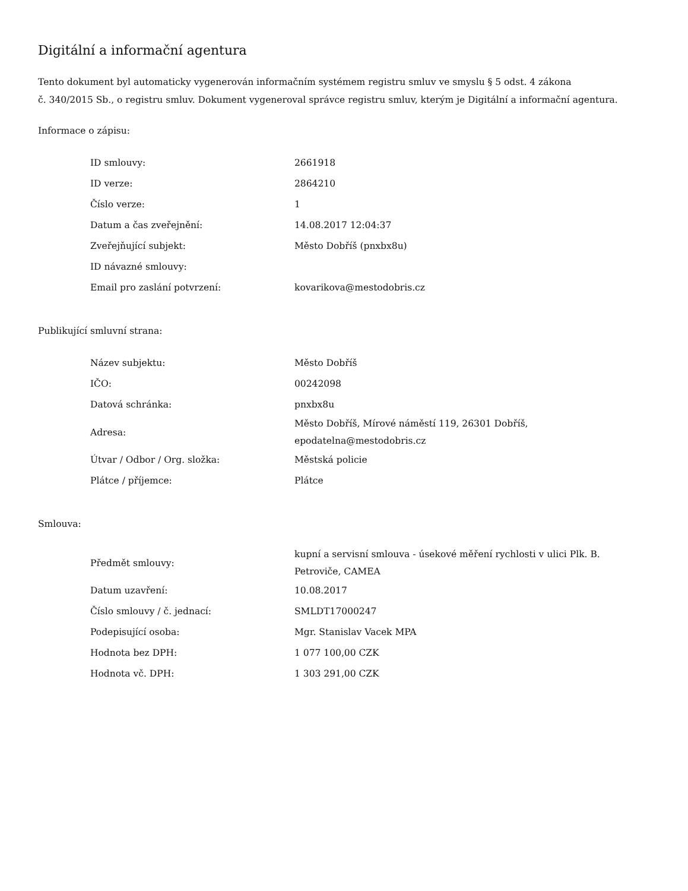Digitální a informační agentura
Tento dokument byl automaticky vygenerován informačním systémem registru smluv ve smyslu § 5 odst. 4 zákona
č. 340/2015 Sb., o registru smluv. Dokument vygeneroval správce registru smluv, kterým je Digitální a informační agentura.
Informace o zápisu:
| ID smlouvy: | 2661918 |
| ID verze: | 2864210 |
| Číslo verze: | 1 |
| Datum a čas zveřejnění: | 14.08.2017 12:04:37 |
| Zveřejňující subjekt: | Město Dobříš (pnxbx8u) |
| ID návazné smlouvy: | |
| Email pro zaslání potvrzení: | kovarikova@mestodobris.cz |
Publikující smluvní strana:
| Název subjektu: | Město Dobříš |
| IČO: | 00242098 |
| Datová schránka: | pnxbx8u |
| Adresa: | Město Dobříš, Mírové náměstí 119, 26301 Dobříš, epodatelna@mestodobris.cz |
| Útvar / Odbor / Org. složka: | Městská policie |
| Plátce / příjemce: | Plátce |
Smlouva:
| Předmět smlouvy: | kupní a servisní smlouva - úsekové měření rychlosti v ulici Plk. B. Petroviče, CAMEA |
| Datum uzavření: | 10.08.2017 |
| Číslo smlouvy / č. jednací: | SMLDT17000247 |
| Podepisující osoba: | Mgr. Stanislav Vacek MPA |
| Hodnota bez DPH: | 1 077 100,00 CZK |
| Hodnota vč. DPH: | 1 303 291,00 CZK |